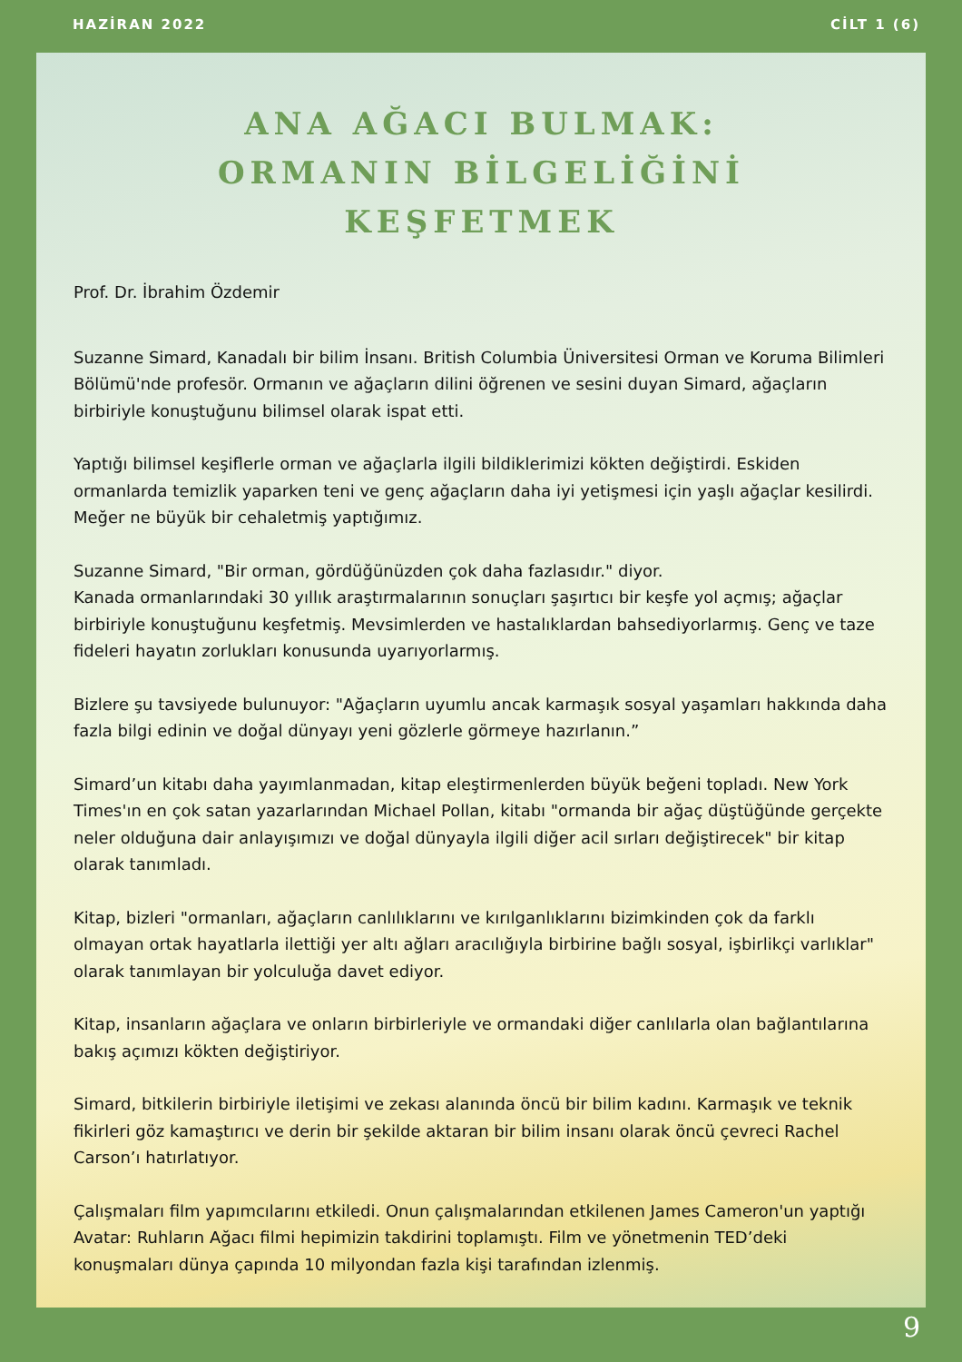HAZİRAN 2022 CİLT 1 (6)
ANA AĞACI BULMAK:
ORMANIN BİLGELİĞİNİ KEŞFETMEK
Prof. Dr. İbrahim Özdemir
Suzanne Simard, Kanadalı bir bilim İnsanı. British Columbia Üniversitesi Orman ve Koruma Bilimleri Bölümü'nde profesör. Ormanın ve ağaçların dilini öğrenen ve sesini duyan Simard, ağaçların birbiriyle konuştuğunu bilimsel olarak ispat etti.
Yaptığı bilimsel keşiflerle orman ve ağaçlarla ilgili bildiklerimizi kökten değiştirdi. Eskiden ormanlarda temizlik yaparken teni ve genç ağaçların daha iyi yetişmesi için yaşlı ağaçlar kesilirdi. Meğer ne büyük bir cehaletmiş yaptığımız.
Suzanne Simard, "Bir orman, gördüğünüzden çok daha fazlasıdır." diyor.
Kanada ormanlarındaki 30 yıllık araştırmalarının sonuçları şaşırtıcı bir keşfe yol açmış; ağaçlar birbiriyle konuştuğunu keşfetmiş. Mevsimlerden ve hastalıklardan bahsediyorlarmış. Genç ve taze fideleri hayatın zorlukları konusunda uyarıyorlarmış.
Bizlere şu tavsiyede bulunuyor: "Ağaçların uyumlu ancak karmaşık sosyal yaşamları hakkında daha fazla bilgi edinin ve doğal dünyayı yeni gözlerle görmeye hazırlanın.”
Simard’un kitabı daha yayımlanmadan, kitap eleştirmenlerden büyük beğeni topladı. New York Times'ın en çok satan yazarlarından Michael Pollan, kitabı "ormanda bir ağaç düştüğünde gerçekte neler olduğuna dair anlayışımızı ve doğal dünyayla ilgili diğer acil sırları değiştirecek" bir kitap olarak tanımladı.
Kitap, bizleri "ormanları, ağaçların canlılıklarını ve kırılganlıklarını bizimkinden çok da farklı olmayan ortak hayatlarla ilettiği yer altı ağları aracılığıyla birbirine bağlı sosyal, işbirlikçi varlıklar" olarak tanımlayan bir yolculuğa davet ediyor.
Kitap, insanların ağaçlara ve onların birbirleriyle ve ormandaki diğer canlılarla olan bağlantılarına bakış açımızı kökten değiştiriyor.
Simard, bitkilerin birbiriyle iletişimi ve zekası alanında öncü bir bilim kadını. Karmaşık ve teknik fikirleri göz kamaştırıcı ve derin bir şekilde aktaran bir bilim insanı olarak öncü çevreci Rachel Carson’ı hatırlatıyor.
Çalışmaları film yapımcılarını etkiledi. Onun çalışmalarından etkilenen James Cameron'un yaptığı Avatar: Ruhların Ağacı filmi hepimizin takdirini toplamıştı. Film ve yönetmenin TED’deki konuşmaları dünya çapında 10 milyondan fazla kişi tarafından izlenmiş.
9